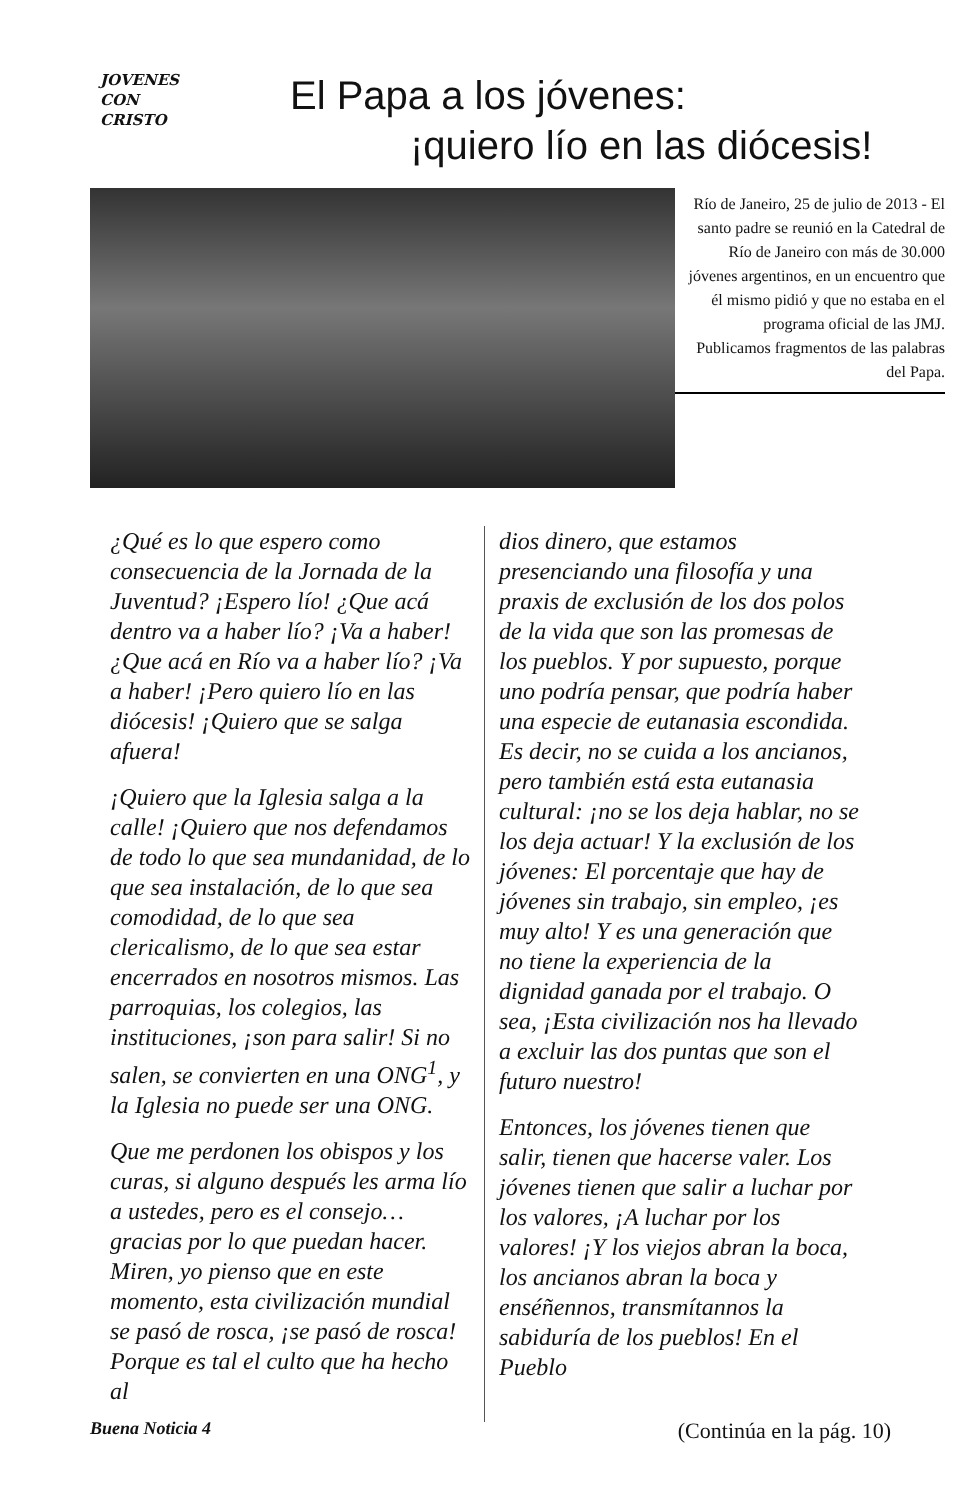JOVENES
CON
CRISTO
El Papa a los jóvenes:
¡quiero lío en las diócesis!
Río de Janeiro, 25 de julio de 2013 - El santo padre se reunió en la Catedral de Río de Janeiro con más de 30.000 jóvenes argentinos, en un encuentro que él mismo pidió y que no estaba en el programa oficial de las JMJ. Publicamos fragmentos de las palabras del Papa.
¿Qué es lo que espero como consecuencia de la Jornada de la Juventud? ¡Espero lío! ¿Que acá dentro va a haber lío? ¡Va a haber! ¿Que acá en Río va a haber lío? ¡Va a haber! ¡Pero quiero lío en las diócesis! ¡Quiero que se salga afuera!
¡Quiero que la Iglesia salga a la calle! ¡Quiero que nos defendamos de todo lo que sea mundanidad, de lo que sea instalación, de lo que sea comodidad, de lo que sea clericalismo, de lo que sea estar encerrados en nosotros mismos. Las parroquias, los colegios, las instituciones, ¡son para salir! Si no salen, se convierten en una ONG<sup>1</sup>, y la Iglesia no puede ser una ONG.
Que me perdonen los obispos y los curas, si alguno después les arma lío a ustedes, pero es el consejo… gracias por lo que puedan hacer. Miren, yo pienso que en este momento, esta civilización mundial se pasó de rosca, ¡se pasó de rosca! Porque es tal el culto que ha hecho al
dios dinero, que estamos presenciando una filosofía y una praxis de exclusión de los dos polos de la vida que son las promesas de los pueblos. Y por supuesto, porque uno podría pensar, que podría haber una especie de eutanasia escondida. Es decir, no se cuida a los ancianos, pero también está esta eutanasia cultural: ¡no se los deja hablar, no se los deja actuar! Y la exclusión de los jóvenes: El porcentaje que hay de jóvenes sin trabajo, sin empleo, ¡es muy alto! Y es una generación que no tiene la experiencia de la dignidad ganada por el trabajo. O sea, ¡Esta civilización nos ha llevado a excluir las dos puntas que son el futuro nuestro!
Entonces, los jóvenes tienen que salir, tienen que hacerse valer. Los jóvenes tienen que salir a luchar por los valores, ¡A luchar por los valores! ¡Y los viejos abran la boca, los ancianos abran la boca y enséñennos, transmítannos la sabiduría de los pueblos! En el Pueblo
Buena Noticia 4 (Continúa en la pág. 10)